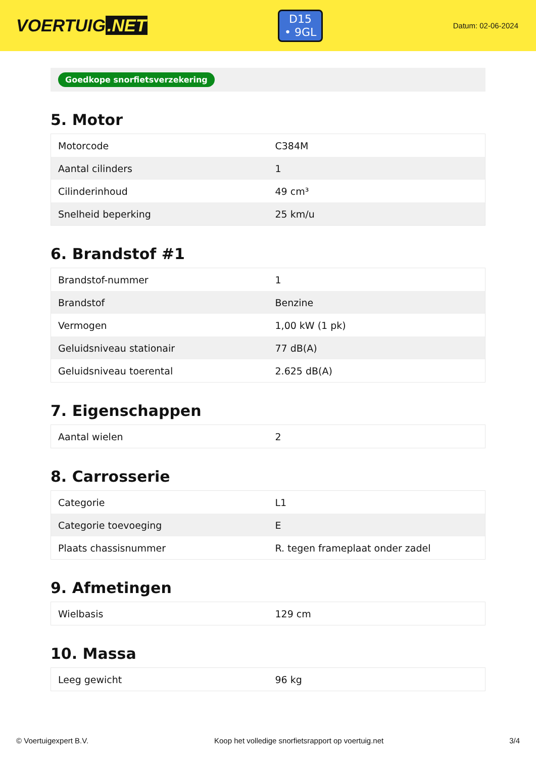VOERTUIG.NET
D15
• 9GL
Datum: 02-06-2024
Goedkope snorfietsverzekering
5. Motor
| Motorcode | C384M |
| Aantal cilinders | 1 |
| Cilinderinhoud | 49 cm³ |
| Snelheid beperking | 25 km/u |
6. Brandstof #1
| Brandstof-nummer | 1 |
| Brandstof | Benzine |
| Vermogen | 1,00 kW (1 pk) |
| Geluidsniveau stationair | 77 dB(A) |
| Geluidsniveau toerental | 2.625 dB(A) |
7. Eigenschappen
| Aantal wielen | 2 |
8. Carrosserie
| Categorie | L1 |
| Categorie toevoeging | E |
| Plaats chassisnummer | R. tegen frameplaat onder zadel |
9. Afmetingen
| Wielbasis | 129 cm |
10. Massa
| Leeg gewicht | 96 kg |
© Voertuigexpert B.V. Koop het volledige snorfietsrapport op voertuig.net 3/4